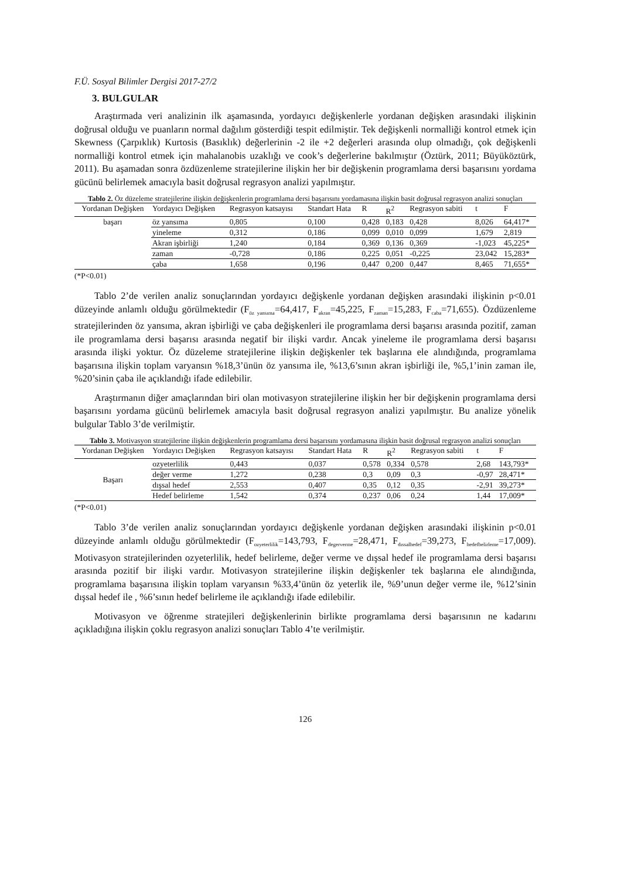F.Ü. Sosyal Bilimler Dergisi 2017-27/2
3. BULGULAR
Araştırmada veri analizinin ilk aşamasında, yordayıcı değişkenlerle yordanan değişken arasındaki ilişkinin doğrusal olduğu ve puanların normal dağılım gösterdiği tespit edilmiştir. Tek değişkenli normalliği kontrol etmek için Skewness (Çarpıklık) Kurtosis (Basıklık) değerlerinin -2 ile +2 değerleri arasında olup olmadığı, çok değişkenli normalliği kontrol etmek için mahalanobis uzaklığı ve cook’s değerlerine bakılmıştır (Öztürk, 2011; Büyüköztürk, 2011). Bu aşamadan sonra özdüzenleme stratejilerine ilişkin her bir değişkenin programlama dersi başarısını yordama gücünü belirlemek amacıyla basit doğrusal regrasyon analizi yapılmıştır.
Tablo 2. Öz düzeleme stratejilerine ilişkin değişkenlerin programlama dersi başarısını yordamasına ilişkin basit doğrusal regrasyon analizi sonuçları
| Yordanan Değişken | Yordayıcı Değişken | Regrasyon katsayısı | Standart Hata | R | R<sup>2</sup> | Regrasyon sabiti | t | F |
| --- | --- | --- | --- | --- | --- | --- | --- | --- |
| başarı | öz yansıma | 0,805 | 0,100 | 0,428 | 0,183 | 0,428 | 8,026 | 64,417* |
| | yineleme | 0,312 | 0,186 | 0,099 | 0,010 | 0,099 | 1,679 | 2,819 |
| | Akran işbirliği | 1,240 | 0,184 | 0,369 | 0,136 | 0,369 | -1,023 | 45,225* |
| | zaman | -0,728 | 0,186 | 0,225 | 0,051 | -0,225 | 23,042 | 15,283* |
| | çaba | 1,658 | 0,196 | 0,447 | 0,200 | 0,447 | 8,465 | 71,655* |
(*P<0.01)
Tablo 2’de verilen analiz sonuçlarından yordayıcı değişkenle yordanan değişken arasındaki ilişkinin p<0.01 düzeyinde anlamlı olduğu görülmektedir (F<sub>öz yansıma</sub>=64,417, F<sub>akran</sub>=45,225, F<sub>zaman</sub>=15,283, F<sub>caba</sub>=71,655). Özdüzenleme stratejilerinden öz yansıma, akran işbirliği ve çaba değişkenleri ile programlama dersi başarısı arasında pozitif, zaman ile programlama dersi başarısı arasında negatif bir ilişki vardır. Ancak yineleme ile programlama dersi başarısı arasında ilişki yoktur. Öz düzeleme stratejilerine ilişkin değişkenler tek başlarına ele alındığında, programlama başarısına ilişkin toplam varyansın %18,3’ünün öz yansıma ile, %13,6’sının akran işbirliği ile, %5,1’inin zaman ile, %20’sinin çaba ile açıklandığı ifade edilebilir.
Araştırmanın diğer amaçlarından biri olan motivasyon stratejilerine ilişkin her bir değişkenin programlama dersi başarısını yordama gücünü belirlemek amacıyla basit doğrusal regrasyon analizi yapılmıştır. Bu analize yönelik bulgular Tablo 3’de verilmiştir.
Tablo 3. Motivasyon stratejilerine ilişkin değişkenlerin programlama dersi başarısını yordamasına ilişkin basit doğrusal regrasyon analizi sonuçları
| Yordanan Değişken | Yordayıcı Değişken | Regrasyon katsayısı | Standart Hata | R | R<sup>2</sup> | Regrasyon sabiti | t | F |
| --- | --- | --- | --- | --- | --- | --- | --- | --- |
| Başarı | ozyeterlilik | 0,443 | 0,037 | 0,578 | 0,334 | 0,578 | 2,68 | 143,793* |
| | değer verme | 1,272 | 0,238 | 0,3 | 0,09 | 0,3 | -0,97 | 28,471* |
| | dışsal hedef | 2,553 | 0,407 | 0,35 | 0,12 | 0,35 | -2,91 | 39,273* |
| | Hedef belirleme | 1,542 | 0,374 | 0,237 | 0,06 | 0,24 | 1,44 | 17,009* |
(*P<0.01)
Tablo 3’de verilen analiz sonuçlarından yordayıcı değişkenle yordanan değişken arasındaki ilişkinin p<0.01 düzeyinde anlamlı olduğu görülmektedir (F<sub>ozyeterlilik</sub>=143,793, F<sub>degerverme</sub>=28,471, F<sub>dıssalhedef</sub>=39,273, F<sub>hedefbelirleme</sub>=17,009). Motivasyon stratejilerinden ozyeterlilik, hedef belirleme, değer verme ve dışsal hedef ile programlama dersi başarısı arasında pozitif bir ilişki vardır. Motivasyon stratejilerine ilişkin değişkenler tek başlarına ele alındığında, programlama başarısına ilişkin toplam varyansın %33,4’ünün öz yeterlik ile, %9’unun değer verme ile, %12’sinin dışsal hedef ile , %6’sının hedef belirleme ile açıklandığı ifade edilebilir.
Motivasyon ve öğrenme stratejileri değişkenlerinin birlikte programlama dersi başarısının ne kadarını açıkladığına ilişkin çoklu regrasyon analizi sonuçları Tablo 4’te verilmiştir.
126